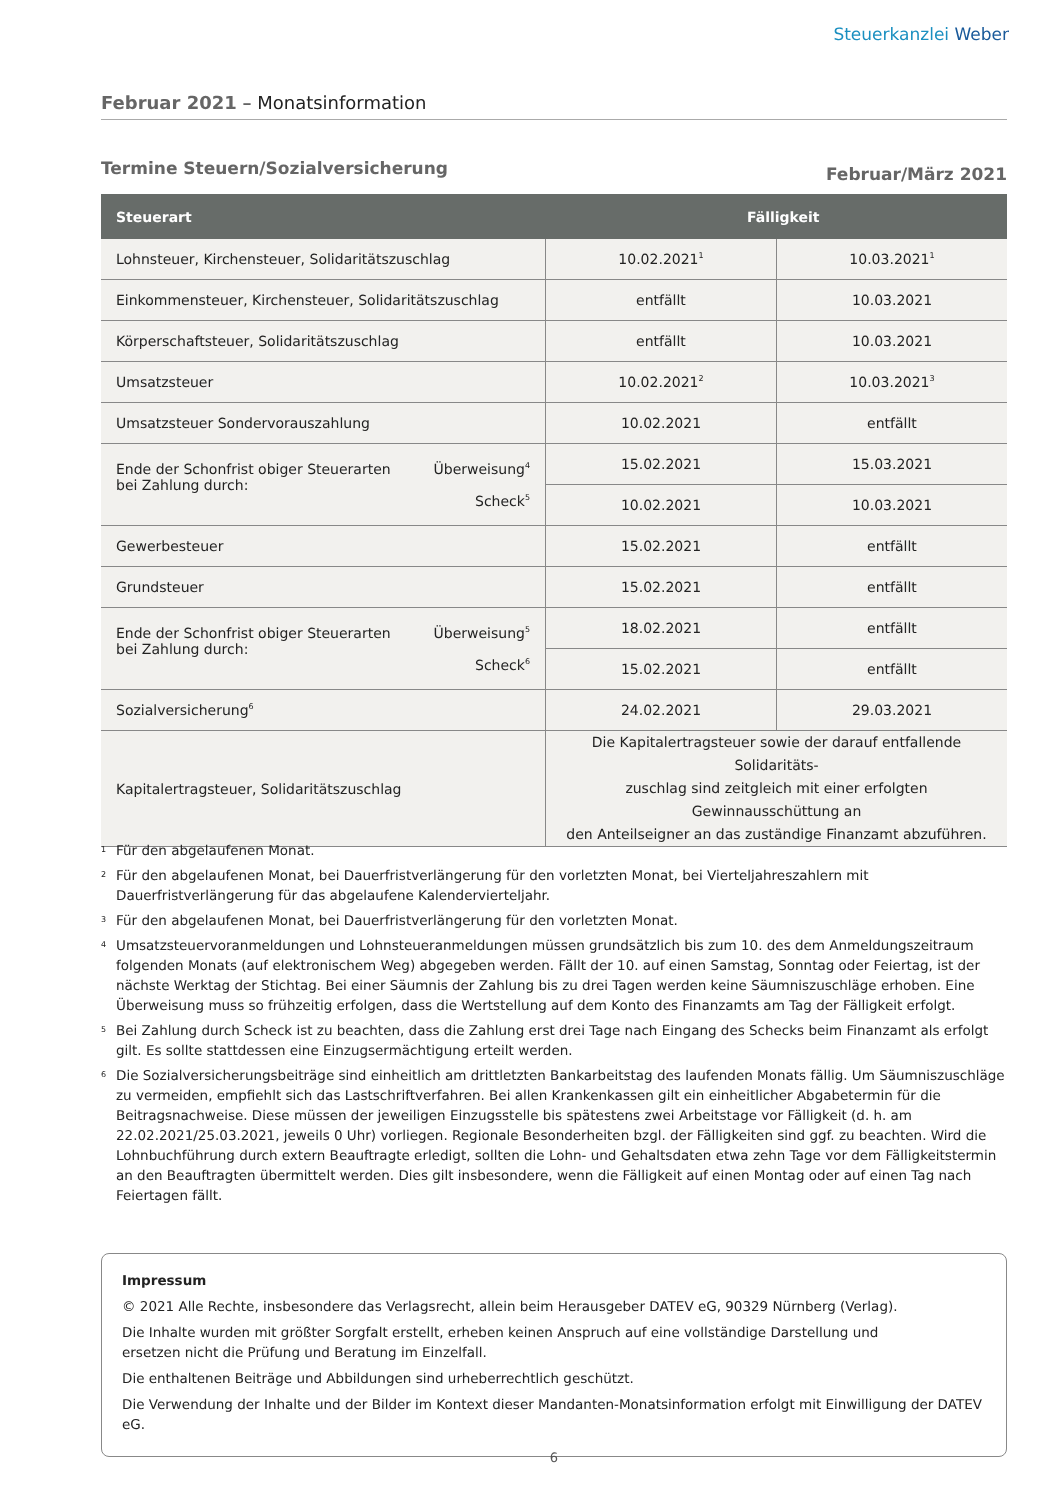Steuerkanzlei Weber
Februar 2021 – Monatsinformation
Termine Steuern/Sozialversicherung Februar/März 2021
| Steuerart | Fälligkeit | |
| --- | --- | --- |
| Lohnsteuer, Kirchensteuer, Solidaritätszuschlag | 10.02.2021<sup>1</sup> | 10.03.2021<sup>1</sup> |
| Einkommensteuer, Kirchensteuer, Solidaritätszuschlag | entfällt | 10.03.2021 |
| Körperschaftsteuer, Solidaritätszuschlag | entfällt | 10.03.2021 |
| Umsatzsteuer | 10.02.2021<sup>2</sup> | 10.03.2021<sup>3</sup> |
| Umsatzsteuer Sondervorauszahlung | 10.02.2021 | entfällt |
| Ende der Schonfrist obiger Steuerarten bei Zahlung durch: Überweisung<sup>4</sup> Scheck<sup>5</sup> | 15.02.2021 | 15.03.2021 |
| | 10.02.2021 | 10.03.2021 |
| Gewerbesteuer | 15.02.2021 | entfällt |
| Grundsteuer | 15.02.2021 | entfällt |
| Ende der Schonfrist obiger Steuerarten bei Zahlung durch: Überweisung<sup>5</sup> Scheck<sup>6</sup> | 18.02.2021 | entfällt |
| | 15.02.2021 | entfällt |
| Sozialversicherung<sup>6</sup> | 24.02.2021 | 29.03.2021 |
| Kapitalertragsteuer, Solidaritätszuschlag | Die Kapitalertragsteuer sowie der darauf entfallende Solidaritäts- zuschlag sind zeitgleich mit einer erfolgten Gewinnausschüttung an den Anteilseigner an das zuständige Finanzamt abzuführen. | |
1 Für den abgelaufenen Monat.
2 Für den abgelaufenen Monat, bei Dauerfristverlängerung für den vorletzten Monat, bei Vierteljahreszahlern mit Dauerfristverlängerung für das abgelaufene Kalendervierteljahr.
3 Für den abgelaufenen Monat, bei Dauerfristverlängerung für den vorletzten Monat.
4 Umsatzsteuervoranmeldungen und Lohnsteueranmeldungen müssen grundsätzlich bis zum 10. des dem Anmeldungszeitraum folgenden Monats (auf elektronischem Weg) abgegeben werden. Fällt der 10. auf einen Samstag, Sonntag oder Feiertag, ist der nächste Werktag der Stichtag. Bei einer Säumnis der Zahlung bis zu drei Tagen werden keine Säumniszuschläge erhoben. Eine Überweisung muss so frühzeitig erfolgen, dass die Wertstellung auf dem Konto des Finanzamts am Tag der Fälligkeit erfolgt.
5 Bei Zahlung durch Scheck ist zu beachten, dass die Zahlung erst drei Tage nach Eingang des Schecks beim Finanzamt als erfolgt gilt. Es sollte stattdessen eine Einzugsermächtigung erteilt werden.
6 Die Sozialversicherungsbeiträge sind einheitlich am drittletzten Bankarbeitstag des laufenden Monats fällig. Um Säumniszuschläge zu vermeiden, empfiehlt sich das Lastschriftverfahren. Bei allen Krankenkassen gilt ein einheitlicher Abgabetermin für die Beitragsnachweise. Diese müssen der jeweiligen Einzugsstelle bis spätestens zwei Arbeitstage vor Fälligkeit (d. h. am 22.02.2021/25.03.2021, jeweils 0 Uhr) vorliegen. Regionale Besonderheiten bzgl. der Fälligkeiten sind ggf. zu beachten. Wird die Lohnbuchführung durch extern Beauftragte erledigt, sollten die Lohn- und Gehaltsdaten etwa zehn Tage vor dem Fälligkeitstermin an den Beauftragten übermittelt werden. Dies gilt insbesondere, wenn die Fälligkeit auf einen Montag oder auf einen Tag nach Feiertagen fällt.
Impressum
© 2021 Alle Rechte, insbesondere das Verlagsrecht, allein beim Herausgeber DATEV eG, 90329 Nürnberg (Verlag).
Die Inhalte wurden mit größter Sorgfalt erstellt, erheben keinen Anspruch auf eine vollständige Darstellung und
ersetzen nicht die Prüfung und Beratung im Einzelfall.
Die enthaltenen Beiträge und Abbildungen sind urheberrechtlich geschützt.
Die Verwendung der Inhalte und der Bilder im Kontext dieser Mandanten-Monatsinformation erfolgt mit Einwilligung der DATEV eG.
6